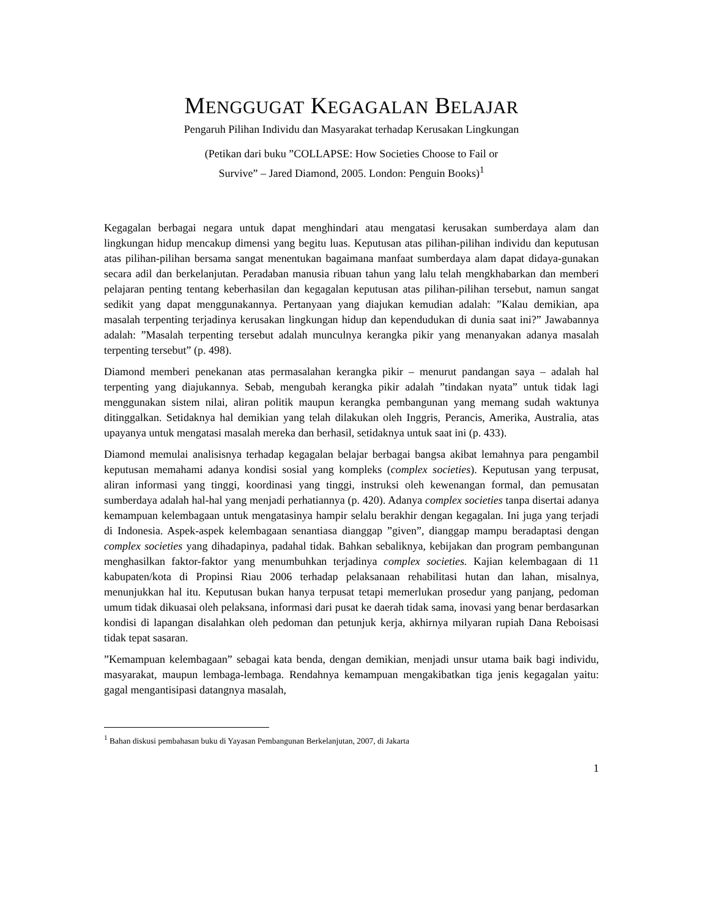MENGGUGAT KEGAGALAN BELAJAR
Pengaruh Pilihan Individu dan Masyarakat terhadap Kerusakan Lingkungan
(Petikan dari buku ”COLLAPSE: How Societies Choose to Fail or
Survive” – Jared Diamond, 2005. London: Penguin Books)<sup>1</sup>
Kegagalan berbagai negara untuk dapat menghindari atau mengatasi kerusakan sumberdaya alam dan lingkungan hidup mencakup dimensi yang begitu luas. Keputusan atas pilihan-pilihan individu dan keputusan atas pilihan-pilihan bersama sangat menentukan bagaimana manfaat sumberdaya alam dapat didaya-gunakan secara adil dan berkelanjutan. Peradaban manusia ribuan tahun yang lalu telah mengkhabarkan dan memberi pelajaran penting tentang keberhasilan dan kegagalan keputusan atas pilihan-pilihan tersebut, namun sangat sedikit yang dapat menggunakannya. Pertanyaan yang diajukan kemudian adalah: ”Kalau demikian, apa masalah terpenting terjadinya kerusakan lingkungan hidup dan kependudukan di dunia saat ini?” Jawabannya adalah: ”Masalah terpenting tersebut adalah munculnya kerangka pikir yang menanyakan adanya masalah terpenting tersebut” (p. 498).
Diamond memberi penekanan atas permasalahan kerangka pikir – menurut pandangan saya – adalah hal terpenting yang diajukannya. Sebab, mengubah kerangka pikir adalah ”tindakan nyata” untuk tidak lagi menggunakan sistem nilai, aliran politik maupun kerangka pembangunan yang memang sudah waktunya ditinggalkan. Setidaknya hal demikian yang telah dilakukan oleh Inggris, Perancis, Amerika, Australia, atas upayanya untuk mengatasi masalah mereka dan berhasil, setidaknya untuk saat ini (p. 433).
Diamond memulai analisisnya terhadap kegagalan belajar berbagai bangsa akibat lemahnya para pengambil keputusan memahami adanya kondisi sosial yang kompleks (complex societies). Keputusan yang terpusat, aliran informasi yang tinggi, koordinasi yang tinggi, instruksi oleh kewenangan formal, dan pemusatan sumberdaya adalah hal-hal yang menjadi perhatiannya (p. 420). Adanya complex societies tanpa disertai adanya kemampuan kelembagaan untuk mengatasinya hampir selalu berakhir dengan kegagalan. Ini juga yang terjadi di Indonesia. Aspek-aspek kelembagaan senantiasa dianggap ”given”, dianggap mampu beradaptasi dengan complex societies yang dihadapinya, padahal tidak. Bahkan sebaliknya, kebijakan dan program pembangunan menghasilkan faktor-faktor yang menumbuhkan terjadinya complex societies. Kajian kelembagaan di 11 kabupaten/kota di Propinsi Riau 2006 terhadap pelaksanaan rehabilitasi hutan dan lahan, misalnya, menunjukkan hal itu. Keputusan bukan hanya terpusat tetapi memerlukan prosedur yang panjang, pedoman umum tidak dikuasai oleh pelaksana, informasi dari pusat ke daerah tidak sama, inovasi yang benar berdasarkan kondisi di lapangan disalahkan oleh pedoman dan petunjuk kerja, akhirnya milyaran rupiah Dana Reboisasi tidak tepat sasaran.
”Kemampuan kelembagaan” sebagai kata benda, dengan demikian, menjadi unsur utama baik bagi individu, masyarakat, maupun lembaga-lembaga. Rendahnya kemampuan mengakibatkan tiga jenis kegagalan yaitu: gagal mengantisipasi datangnya masalah,
<sup>1</sup> Bahan diskusi pembahasan buku di Yayasan Pembangunan Berkelanjutan, 2007, di Jakarta
1